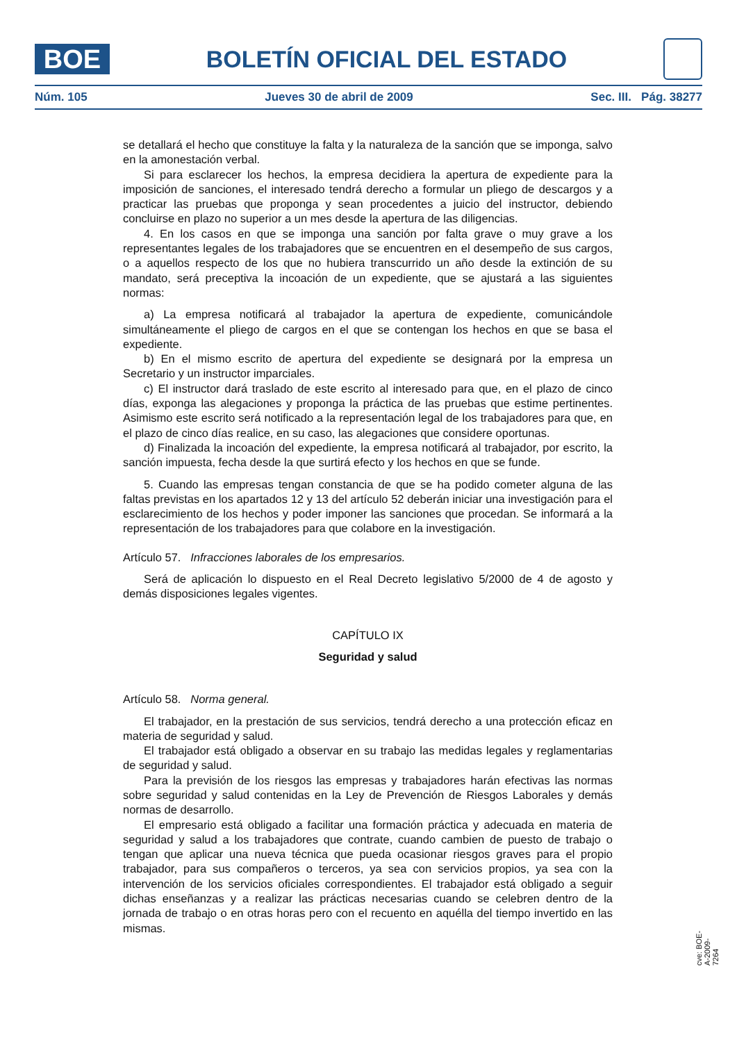BOE
BOLETÍN OFICIAL DEL ESTADO
Núm. 105 Jueves 30 de abril de 2009 Sec. III. Pág. 38277
se detallará el hecho que constituye la falta y la naturaleza de la sanción que se imponga, salvo en la amonestación verbal.
Si para esclarecer los hechos, la empresa decidiera la apertura de expediente para la imposición de sanciones, el interesado tendrá derecho a formular un pliego de descargos y a practicar las pruebas que proponga y sean procedentes a juicio del instructor, debiendo concluirse en plazo no superior a un mes desde la apertura de las diligencias.
4. En los casos en que se imponga una sanción por falta grave o muy grave a los representantes legales de los trabajadores que se encuentren en el desempeño de sus cargos, o a aquellos respecto de los que no hubiera transcurrido un año desde la extinción de su mandato, será preceptiva la incoación de un expediente, que se ajustará a las siguientes normas:
a) La empresa notificará al trabajador la apertura de expediente, comunicándole simultáneamente el pliego de cargos en el que se contengan los hechos en que se basa el expediente.
b) En el mismo escrito de apertura del expediente se designará por la empresa un Secretario y un instructor imparciales.
c) El instructor dará traslado de este escrito al interesado para que, en el plazo de cinco días, exponga las alegaciones y proponga la práctica de las pruebas que estime pertinentes. Asimismo este escrito será notificado a la representación legal de los trabajadores para que, en el plazo de cinco días realice, en su caso, las alegaciones que considere oportunas.
d) Finalizada la incoación del expediente, la empresa notificará al trabajador, por escrito, la sanción impuesta, fecha desde la que surtirá efecto y los hechos en que se funde.
5. Cuando las empresas tengan constancia de que se ha podido cometer alguna de las faltas previstas en los apartados 12 y 13 del artículo 52 deberán iniciar una investigación para el esclarecimiento de los hechos y poder imponer las sanciones que procedan. Se informará a la representación de los trabajadores para que colabore en la investigación.
Artículo 57. Infracciones laborales de los empresarios.
Será de aplicación lo dispuesto en el Real Decreto legislativo 5/2000 de 4 de agosto y demás disposiciones legales vigentes.
CAPÍTULO IX
Seguridad y salud
Artículo 58. Norma general.
El trabajador, en la prestación de sus servicios, tendrá derecho a una protección eficaz en materia de seguridad y salud.
El trabajador está obligado a observar en su trabajo las medidas legales y reglamentarias de seguridad y salud.
Para la previsión de los riesgos las empresas y trabajadores harán efectivas las normas sobre seguridad y salud contenidas en la Ley de Prevención de Riesgos Laborales y demás normas de desarrollo.
El empresario está obligado a facilitar una formación práctica y adecuada en materia de seguridad y salud a los trabajadores que contrate, cuando cambien de puesto de trabajo o tengan que aplicar una nueva técnica que pueda ocasionar riesgos graves para el propio trabajador, para sus compañeros o terceros, ya sea con servicios propios, ya sea con la intervención de los servicios oficiales correspondientes. El trabajador está obligado a seguir dichas enseñanzas y a realizar las prácticas necesarias cuando se celebren dentro de la jornada de trabajo o en otras horas pero con el recuento en aquélla del tiempo invertido en las mismas.
cve: BOE-A-2009-7264